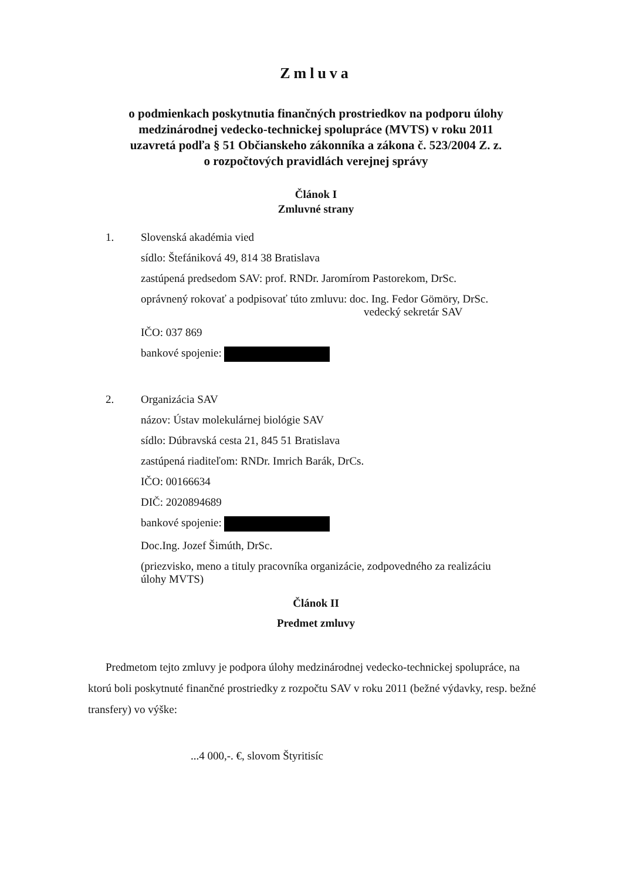Zmluva
o podmienkach poskytnutia finančných prostriedkov na podporu úlohy
medzinárodnej vedecko-technickej spolupráce (MVTS) v roku 2011
uzavretá podľa § 51 Občianskeho zákonníka a zákona č. 523/2004 Z. z.
o rozpočtových pravidlách verejnej správy
Článok I
Zmluvné strany
1.
Slovenská akadémia vied
sídlo: Štefániková 49, 814 38 Bratislava
zastúpená predsedom SAV: prof. RNDr. Jaromírom Pastorekom, DrSc.
oprávnený rokovať a podpisovať túto zmluvu: doc. Ing. Fedor Gömöry, DrSc.
vedecký sekretár SAV
IČO: 037 869
bankové spojenie:
2.
Organizácia SAV
názov: Ústav molekulárnej biológie SAV
sídlo: Dúbravská cesta 21, 845 51 Bratislava
zastúpená riaditeľom: RNDr. Imrich Barák, DrCs.
IČO: 00166634
DIČ: 2020894689
bankové spojenie:
Doc.Ing. Jozef Šimúth, DrSc.
(priezvisko, meno a tituly pracovníka organizácie, zodpovedného za realizáciu
úlohy MVTS)
Článok II
Predmet zmluvy
Predmetom tejto zmluvy je podpora úlohy medzinárodnej vedecko-technickej spolupráce, na ktorú boli poskytnuté finančné prostriedky z rozpočtu SAV v roku 2011 (bežné výdavky, resp. bežné transfery) vo výške:
...4 000,-. €, slovom Štyritisíc